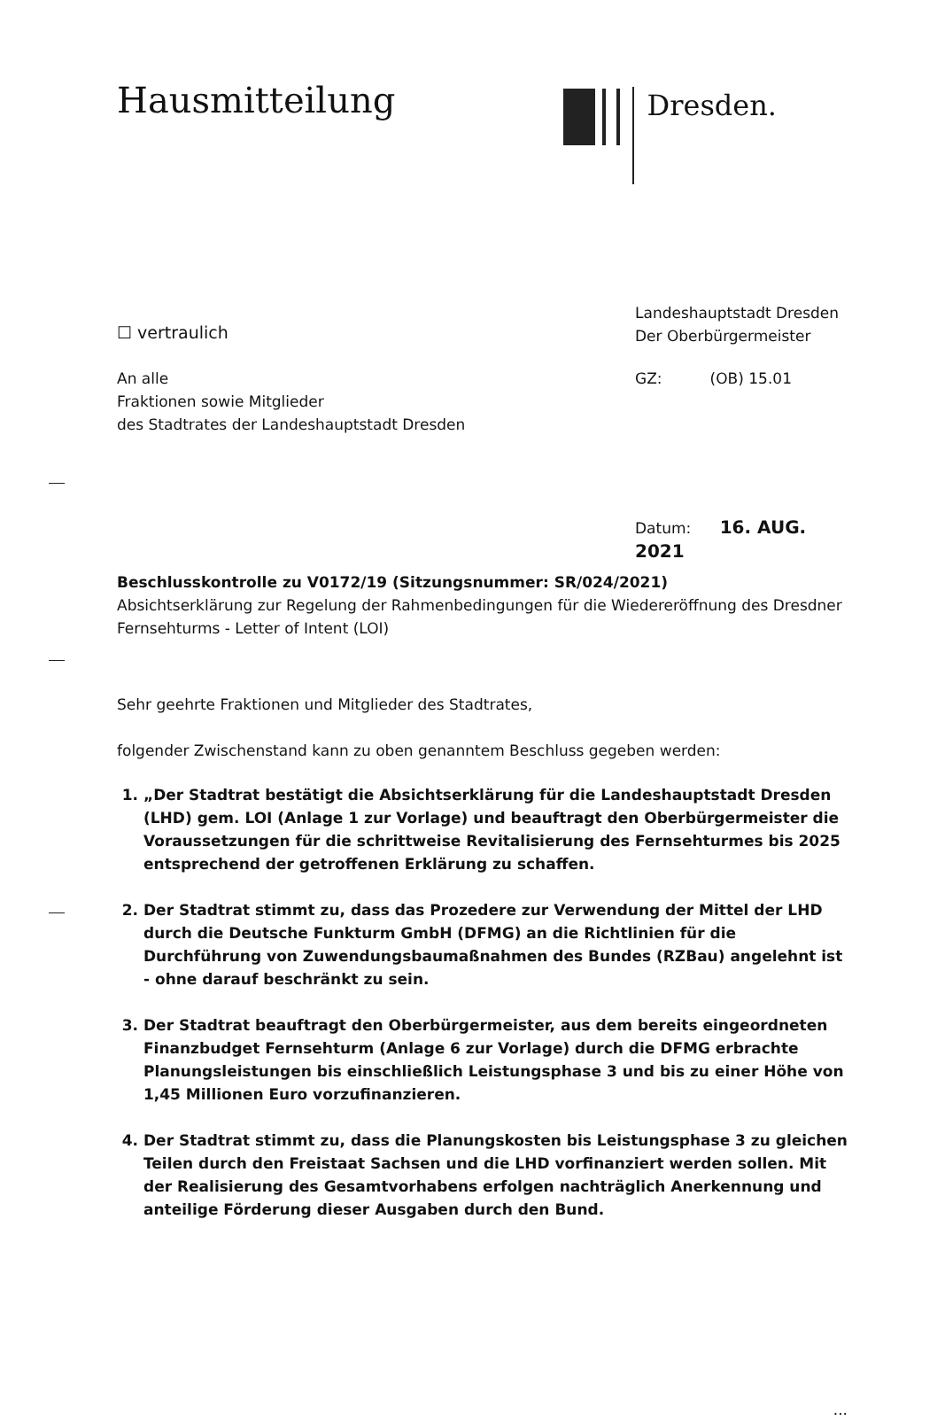Hausmitteilung
Dresden.
☐ vertraulich
Landeshauptstadt Dresden
Der Oberbürgermeister
An alle
Fraktionen sowie Mitglieder
des Stadtrates der Landeshauptstadt Dresden
GZ: (OB) 15.01
Datum: 16. AUG. 2021
Beschlusskontrolle zu V0172/19 (Sitzungsnummer: SR/024/2021)
Absichtserklärung zur Regelung der Rahmenbedingungen für die Wiedereröffnung des Dresdner Fernsehturms - Letter of Intent (LOI)
Sehr geehrte Fraktionen und Mitglieder des Stadtrates,
folgender Zwischenstand kann zu oben genanntem Beschluss gegeben werden:
1. „Der Stadtrat bestätigt die Absichtserklärung für die Landeshauptstadt Dresden (LHD) gem. LOI (Anlage 1 zur Vorlage) und beauftragt den Oberbürgermeister die Voraussetzungen für die schrittweise Revitalisierung des Fernsehturmes bis 2025 entsprechend der getroffenen Erklärung zu schaffen.
2. Der Stadtrat stimmt zu, dass das Prozedere zur Verwendung der Mittel der LHD durch die Deutsche Funkturm GmbH (DFMG) an die Richtlinien für die Durchführung von Zuwendungsbaumaßnahmen des Bundes (RZBau) angelehnt ist - ohne darauf beschränkt zu sein.
3. Der Stadtrat beauftragt den Oberbürgermeister, aus dem bereits eingeordneten Finanzbudget Fernsehturm (Anlage 6 zur Vorlage) durch die DFMG erbrachte Planungsleistungen bis einschließlich Leistungsphase 3 und bis zu einer Höhe von 1,45 Millionen Euro vorzufinanzieren.
4. Der Stadtrat stimmt zu, dass die Planungskosten bis Leistungsphase 3 zu gleichen Teilen durch den Freistaat Sachsen und die LHD vorfinanziert werden sollen. Mit der Realisierung des Gesamtvorhabens erfolgen nachträglich Anerkennung und anteilige Förderung dieser Ausgaben durch den Bund.
...